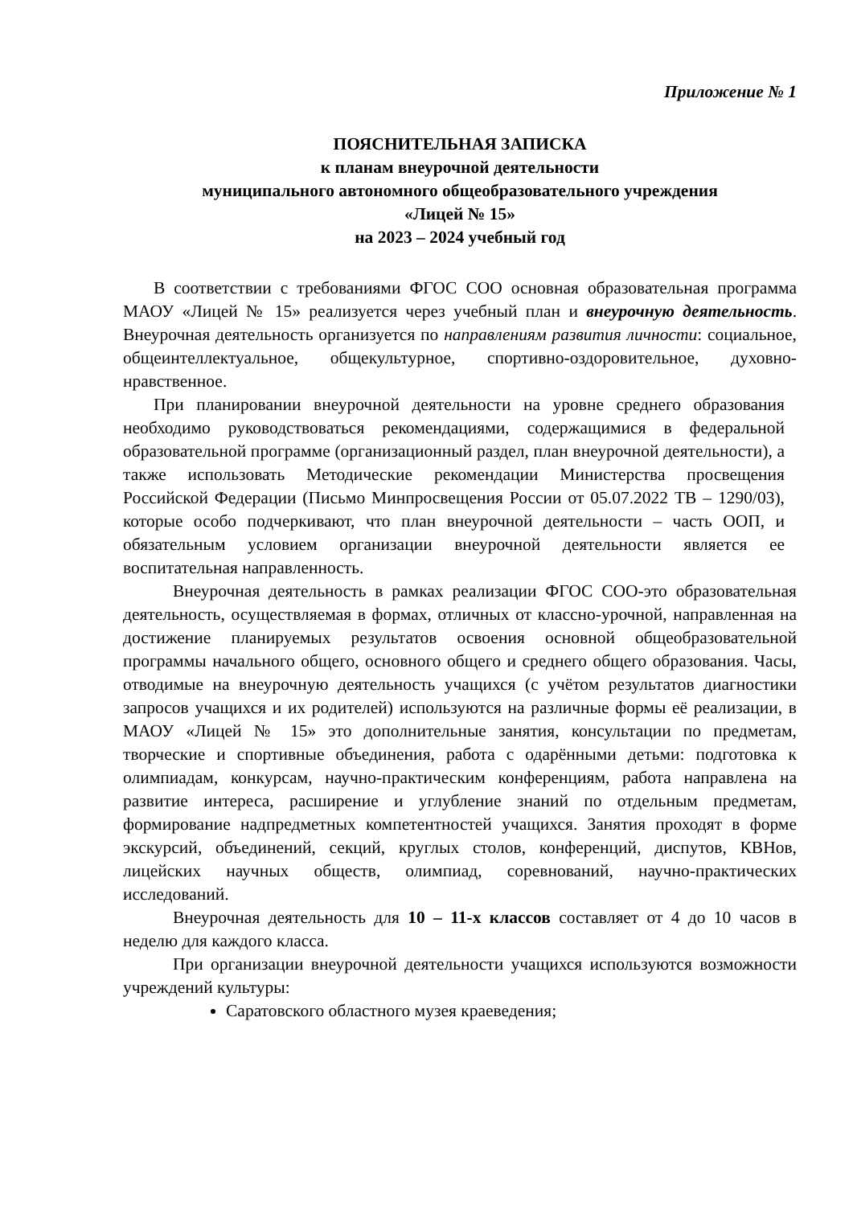Приложение № 1
ПОЯСНИТЕЛЬНАЯ ЗАПИСКА
к планам внеурочной деятельности
муниципального автономного общеобразовательного учреждения
«Лицей № 15»
на 2023 – 2024 учебный год
В соответствии с требованиями ФГОС СОО основная образовательная программа МАОУ «Лицей № 15» реализуется через учебный план и внеурочную деятельность. Внеурочная деятельность организуется по направлениям развития личности: социальное, общеинтеллектуальное, общекультурное, спортивно-оздоровительное, духовно-нравственное.
При планировании внеурочной деятельности на уровне среднего образования необходимо руководствоваться рекомендациями, содержащимися в федеральной образовательной программе (организационный раздел, план внеурочной деятельности), а также использовать Методические рекомендации Министерства просвещения Российской Федерации (Письмо Минпросвещения России от 05.07.2022 ТВ – 1290/03), которые особо подчеркивают, что план внеурочной деятельности – часть ООП, и обязательным условием организации внеурочной деятельности является ее воспитательная направленность.
Внеурочная деятельность в рамках реализации ФГОС СОО-это образовательная деятельность, осуществляемая в формах, отличных от классно-урочной, направленная на достижение планируемых результатов освоения основной общеобразовательной программы начального общего, основного общего и среднего общего образования. Часы, отводимые на внеурочную деятельность учащихся (с учётом результатов диагностики запросов учащихся и их родителей) используются на различные формы её реализации, в МАОУ «Лицей № 15» это дополнительные занятия, консультации по предметам, творческие и спортивные объединения, работа с одарёнными детьми: подготовка к олимпиадам, конкурсам, научно-практическим конференциям, работа направлена на развитие интереса, расширение и углубление знаний по отдельным предметам, формирование надпредметных компетентностей учащихся. Занятия проходят в форме экскурсий, объединений, секций, круглых столов, конференций, диспутов, КВНов, лицейских научных обществ, олимпиад, соревнований, научно-практических исследований.
Внеурочная деятельность для 10 – 11-х классов составляет от 4 до 10 часов в неделю для каждого класса.
При организации внеурочной деятельности учащихся используются возможности учреждений культуры:
Саратовского областного музея краеведения;